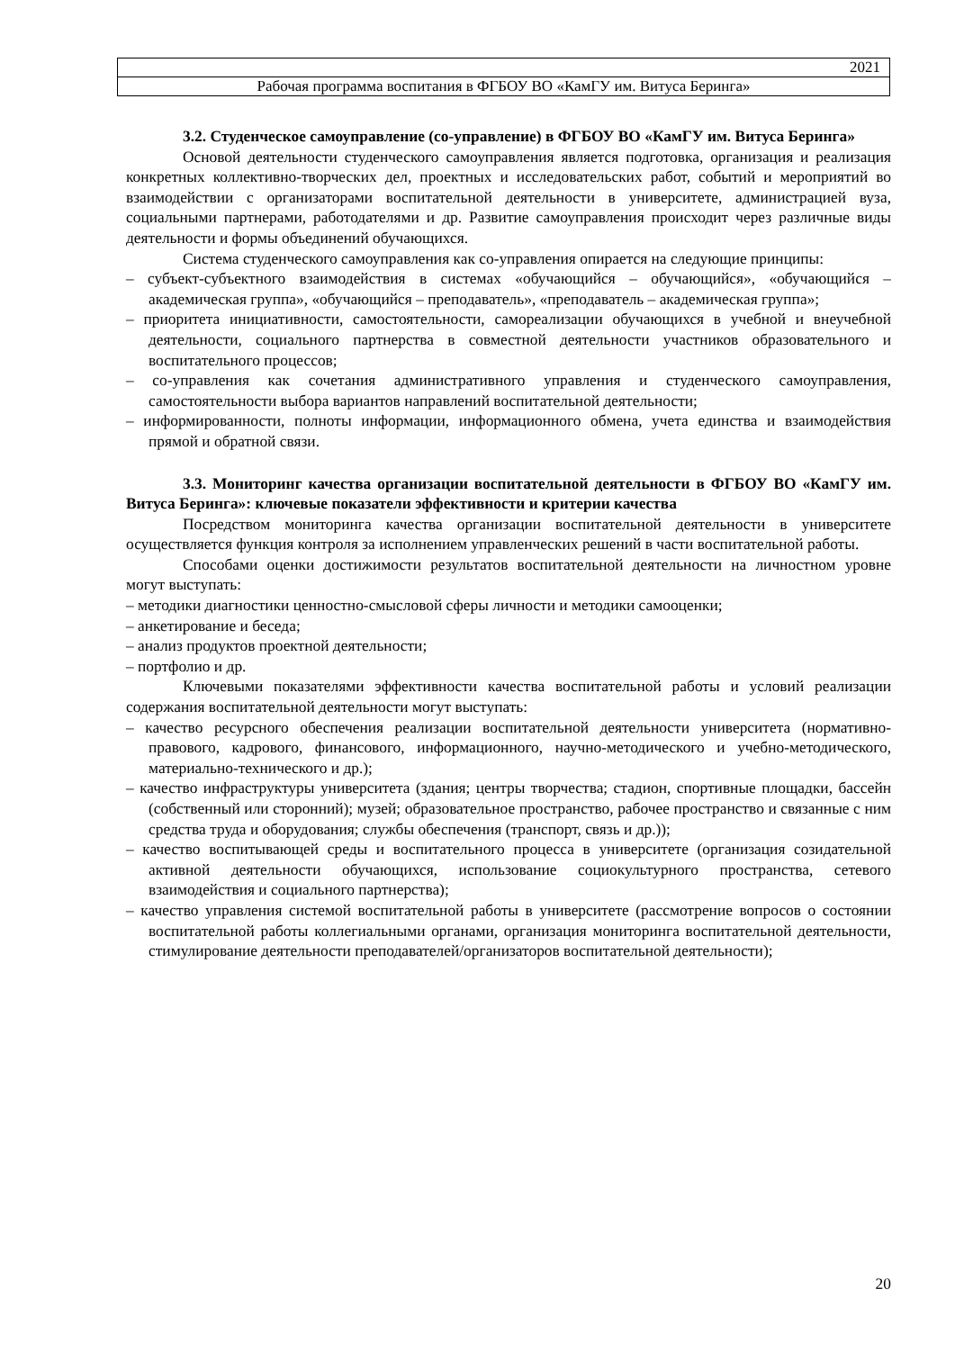| 2021 | |
| Рабочая программа воспитания в ФГБОУ ВО «КамГУ им. Витуса Беринга» | |
3.2. Студенческое самоуправление (со-управление) в ФГБОУ ВО «КамГУ им. Витуса Беринга»
Основой деятельности студенческого самоуправления является подготовка, организация и реализация конкретных коллективно-творческих дел, проектных и исследовательских работ, событий и мероприятий во взаимодействии с организаторами воспитательной деятельности в университете, администрацией вуза, социальными партнерами, работодателями и др. Развитие самоуправления происходит через различные виды деятельности и формы объединений обучающихся.
Система студенческого самоуправления как со-управления опирается на следующие принципы:
– субъект-субъектного взаимодействия в системах «обучающийся – обучающийся», «обучающийся – академическая группа», «обучающийся – преподаватель», «преподаватель – академическая группа»;
– приоритета инициативности, самостоятельности, самореализации обучающихся в учебной и внеучебной деятельности, социального партнерства в совместной деятельности участников образовательного и воспитательного процессов;
– со-управления как сочетания административного управления и студенческого самоуправления, самостоятельности выбора вариантов направлений воспитательной деятельности;
– информированности, полноты информации, информационного обмена, учета единства и взаимодействия прямой и обратной связи.
3.3. Мониторинг качества организации воспитательной деятельности в ФГБОУ ВО «КамГУ им. Витуса Беринга»: ключевые показатели эффективности и критерии качества
Посредством мониторинга качества организации воспитательной деятельности в университете осуществляется функция контроля за исполнением управленческих решений в части воспитательной работы.
Способами оценки достижимости результатов воспитательной деятельности на личностном уровне могут выступать:
– методики диагностики ценностно-смысловой сферы личности и методики самооценки;
– анкетирование и беседа;
– анализ продуктов проектной деятельности;
– портфолио и др.
Ключевыми показателями эффективности качества воспитательной работы и условий реализации содержания воспитательной деятельности могут выступать:
– качество ресурсного обеспечения реализации воспитательной деятельности университета (нормативно-правового, кадрового, финансового, информационного, научно-методического и учебно-методического, материально-технического и др.);
– качество инфраструктуры университета (здания; центры творчества; стадион, спортивные площадки, бассейн (собственный или сторонний); музей; образовательное пространство, рабочее пространство и связанные с ним средства труда и оборудования; службы обеспечения (транспорт, связь и др.));
– качество воспитывающей среды и воспитательного процесса в университете (организация созидательной активной деятельности обучающихся, использование социокультурного пространства, сетевого взаимодействия и социального партнерства);
– качество управления системой воспитательной работы в университете (рассмотрение вопросов о состоянии воспитательной работы коллегиальными органами, организация мониторинга воспитательной деятельности, стимулирование деятельности преподавателей/организаторов воспитательной деятельности);
20